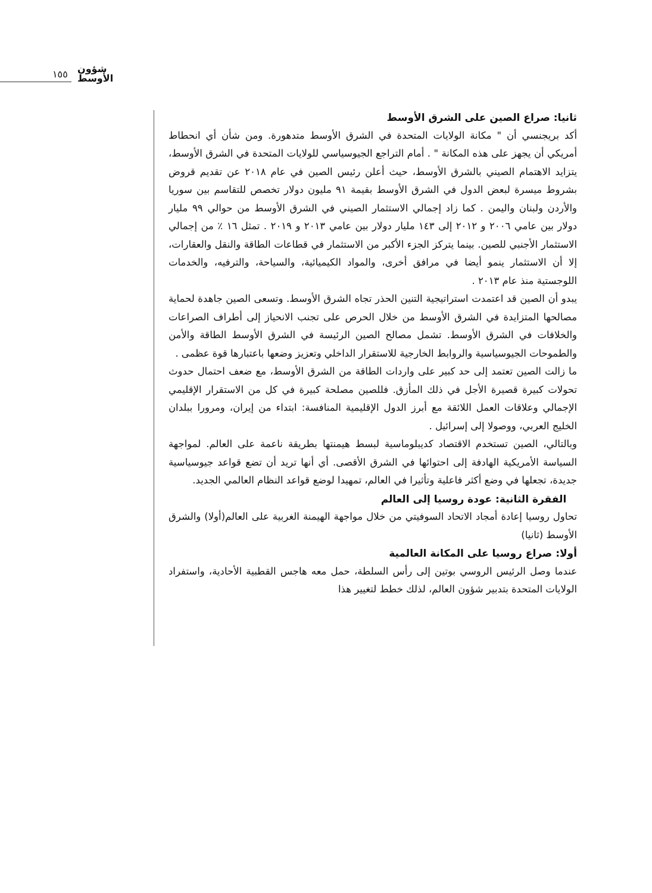١٥٥ شؤون
الأوسط
ثانيا: صراع الصين على الشرق الأوسط
أكد بريجنسي أن " مكانة الولايات المتحدة في الشرق الأوسط متدهورة. ومن شأن أي انحطاط أمريكي أن يجهز على هذه المكانة " . أمام التراجع الجيوسياسي للولايات المتحدة في الشرق الأوسط، يتزايد الاهتمام الصيني بالشرق الأوسط، حيث أعلن رئيس الصين في عام ٢٠١٨ عن تقديم قروض بشروط ميسرة لبعض الدول في الشرق الأوسط بقيمة ٩١ مليون دولار تخصص للتقاسم بين سوريا والأردن ولبنان واليمن . كما زاد إجمالي الاستثمار الصيني في الشرق الأوسط من حوالي ٩٩ مليار دولار بين عامي ٢٠٠٦ و ٢٠١٢ إلى ١٤٣ مليار دولار بين عامي ٢٠١٣ و ٢٠١٩ . تمثل ١٦ ٪ من إجمالي الاستثمار الأجنبي للصين. بينما يتركز الجزء الأكبر من الاستثمار في قطاعات الطاقة والنقل والعقارات، إلا أن الاستثمار ينمو أيضا في مرافق أخرى، والمواد الكيميائية، والسياحة، والترفيه، والخدمات اللوجستية منذ عام ٢٠١٣ .
يبدو أن الصين قد اعتمدت استراتيجية التنين الحذر تجاه الشرق الأوسط. وتسعى الصين جاهدة لحماية مصالحها المتزايدة في الشرق الأوسط من خلال الحرص على تجنب الانحياز إلى أطراف الصراعات والخلافات في الشرق الأوسط. تشمل مصالح الصين الرئيسة في الشرق الأوسط الطاقة والأمن والطموحات الجيوسياسية والروابط الخارجية للاستقرار الداخلي وتعزيز وضعها باعتبارها قوة عظمى .
ما زالت الصين تعتمد إلى حد كبير على واردات الطاقة من الشرق الأوسط، مع ضعف احتمال حدوث تحولات كبيرة قصيرة الأجل في ذلك المأزق. فللصين مصلحة كبيرة في كل من الاستقرار الإقليمي الإجمالي وعلاقات العمل اللائقة مع أبرز الدول الإقليمية المنافسة: ابتداء من إيران، ومرورا ببلدان الخليج العربي، ووصولا إلى إسرائيل .
وبالتالي، الصين تستخدم الاقتصاد كديبلوماسية لبسط هيمنتها بطريقة ناعمة على العالم. لمواجهة السياسة الأمريكية الهادفة إلى احتوائها في الشرق الأقصى. أي أنها تريد أن تضع قواعد جيوسياسية جديدة، تجعلها في وضع أكثر فاعلية وتأثيرا في العالم، تمهيدا لوضع قواعد النظام العالمي الجديد.
الفقرة الثانية: عودة روسيا إلى العالم
تحاول روسيا إعادة أمجاد الاتحاد السوفيتي من خلال مواجهة الهيمنة الغربية على العالم(أولا) والشرق الأوسط (ثانيا)
أولا: صراع روسيا على المكانة العالمية
عندما وصل الرئيس الروسي بوتين إلى رأس السلطة، حمل معه هاجس القطبية الأحادية، واستفراد الولايات المتحدة بتدبير شؤون العالم، لذلك خطط لتغيير هذا